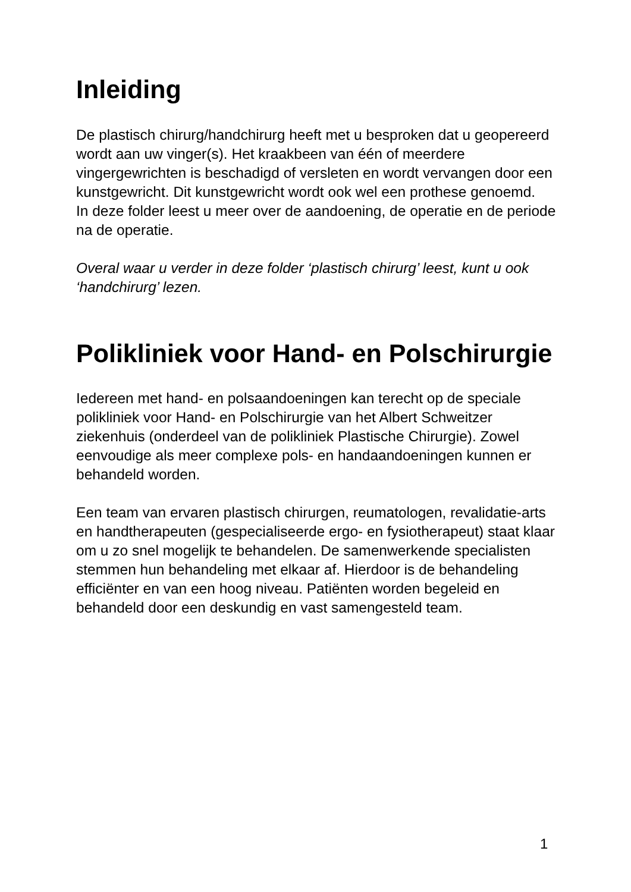Inleiding
De plastisch chirurg/handchirurg heeft met u besproken dat u geopereerd wordt aan uw vinger(s). Het kraakbeen van één of meerdere vingergewrichten is beschadigd of versleten en wordt vervangen door een kunstgewricht. Dit kunstgewricht wordt ook wel een prothese genoemd.
In deze folder leest u meer over de aandoening, de operatie en de periode na de operatie.
Overal waar u verder in deze folder ‘plastisch chirurg’ leest, kunt u ook ‘handchirurg’ lezen.
Polikliniek voor Hand- en Polschirurgie
Iedereen met hand- en polsaandoeningen kan terecht op de speciale polikliniek voor Hand- en Polschirurgie van het Albert Schweitzer ziekenhuis (onderdeel van de polikliniek Plastische Chirurgie). Zowel eenvoudige als meer complexe pols- en handaandoeningen kunnen er behandeld worden.
Een team van ervaren plastisch chirurgen, reumatologen, revalidatie-arts en handtherapeuten (gespecialiseerde ergo- en fysiotherapeut) staat klaar om u zo snel mogelijk te behandelen. De samenwerkende specialisten stemmen hun behandeling met elkaar af. Hierdoor is de behandeling efficiënter en van een hoog niveau. Patiënten worden begeleid en behandeld door een deskundig en vast samengesteld team.
1